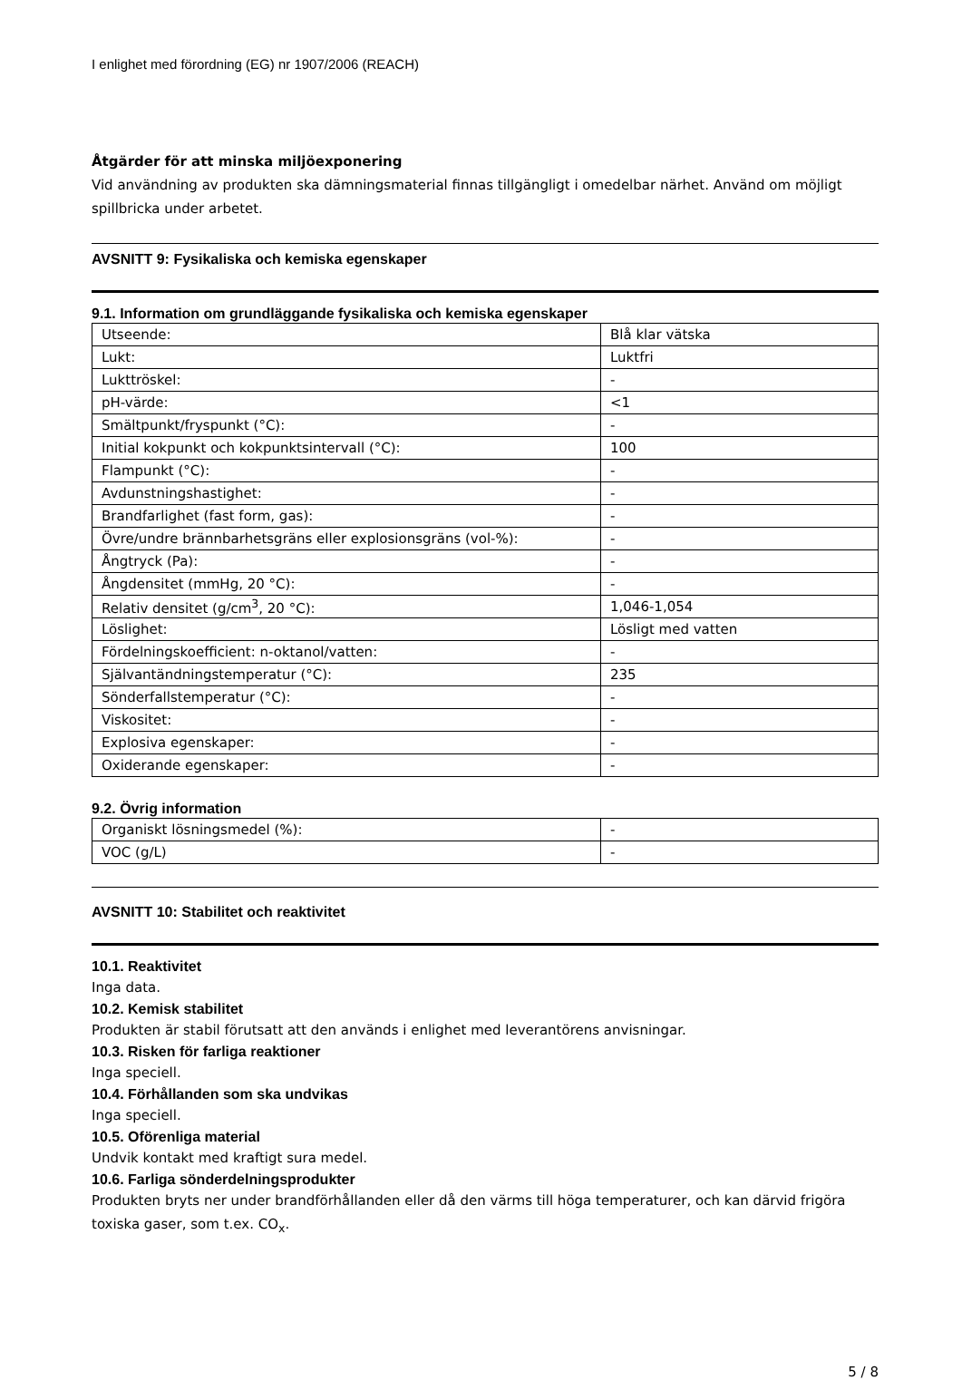I enlighet med förordning (EG) nr 1907/2006 (REACH)
Åtgärder för att minska miljöexponering
Vid användning av produkten ska dämningsmaterial finnas tillgängligt i omedelbar närhet. Använd om möjligt spillbricka under arbetet.
AVSNITT 9: Fysikaliska och kemiska egenskaper
9.1. Information om grundläggande fysikaliska och kemiska egenskaper
| Utseende: | Blå klar vätska |
| Lukt: | Luktfri |
| Lukttröskel: | - |
| pH-värde: | <1 |
| Smältpunkt/fryspunkt (°C): | - |
| Initial kokpunkt och kokpunktsintervall (°C): | 100 |
| Flampunkt (°C): | - |
| Avdunstningshastighet: | - |
| Brandfarlighet (fast form, gas): | - |
| Övre/undre brännbarhetsgräns eller explosionsgräns (vol-%): | - |
| Ångtryck (Pa): | - |
| Ångdensitet (mmHg, 20 °C): | - |
| Relativ densitet (g/cm<sup>3</sup>, 20 °C): | 1,046-1,054 |
| Löslighet: | Lösligt med vatten |
| Fördelningskoefficient: n-oktanol/vatten: | - |
| Självantändningstemperatur (°C): | 235 |
| Sönderfallstemperatur (°C): | - |
| Viskositet: | - |
| Explosiva egenskaper: | - |
| Oxiderande egenskaper: | - |
9.2. Övrig information
| Organiskt lösningsmedel (%): | - |
| VOC (g/L) | - |
AVSNITT 10: Stabilitet och reaktivitet
10.1. Reaktivitet
Inga data.
10.2. Kemisk stabilitet
Produkten är stabil förutsatt att den används i enlighet med leverantörens anvisningar.
10.3. Risken för farliga reaktioner
Inga speciell.
10.4. Förhållanden som ska undvikas
Inga speciell.
10.5. Oförenliga material
Undvik kontakt med kraftigt sura medel.
10.6. Farliga sönderdelningsprodukter
Produkten bryts ner under brandförhållanden eller då den värms till höga temperaturer, och kan därvid frigöra toxiska gaser, som t.ex. CO<sub>x</sub>.
5 / 8